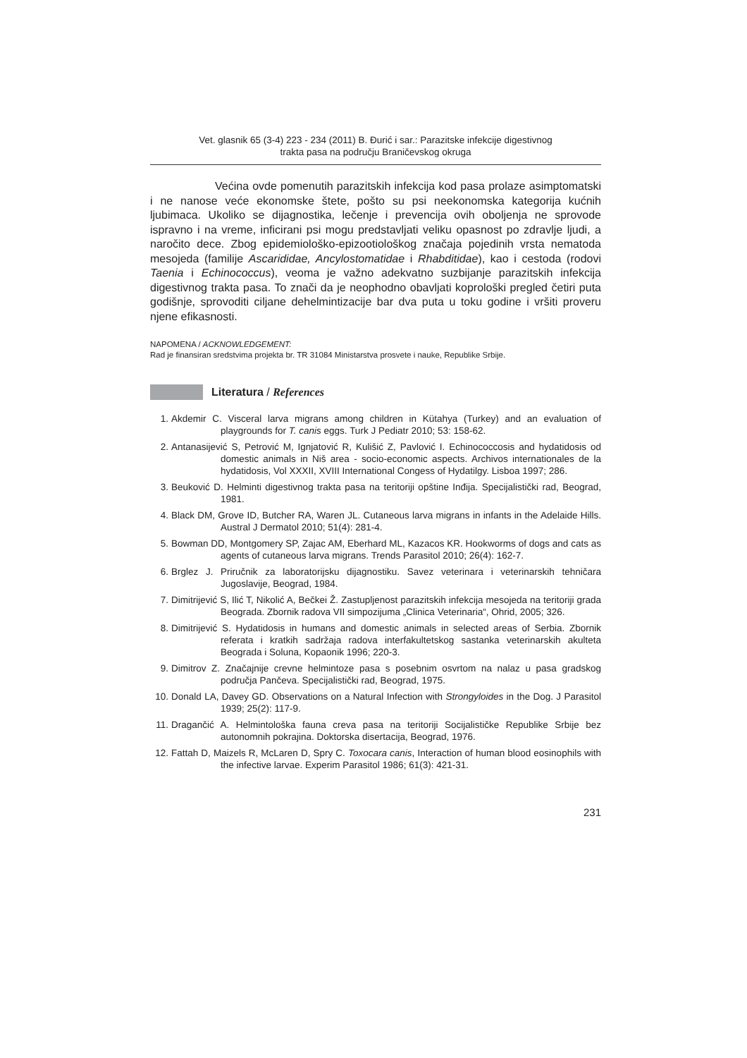Vet. glasnik 65 (3-4) 223 - 234 (2011) B. Đurić i sar.: Parazitske infekcije digestivnog
trakta pasa na području Braničevskog okruga
Većina ovde pomenutih parazitskih infekcija kod pasa prolaze asimptomatski i ne nanose veće ekonomske štete, pošto su psi neekonomska kategorija kućnih ljubimaca. Ukoliko se dijagnostika, lečenje i prevencija ovih oboljenja ne sprovode ispravno i na vreme, inficirani psi mogu predstavljati veliku opasnost po zdravlje ljudi, a naročito dece. Zbog epidemiološko-epizootiološkog značaja pojedinih vrsta nematoda mesojeda (familije Ascarididae, Ancylostomatidae i Rhabditidae), kao i cestoda (rodovi Taenia i Echinococcus), veoma je važno adekvatno suzbijanje parazitskih infekcija digestivnog trakta pasa. To znači da je neophodno obavljati koprološki pregled četiri puta godišnje, sprovoditi ciljane dehelmintizacije bar dva puta u toku godine i vršiti proveru njene efikasnosti.
NAPOMENA / ACKNOWLEDGEMENT:
Rad je finansiran sredstvima projekta br. TR 31084 Ministarstva prosvete i nauke, Republike Srbije.
Literatura / References
1. Akdemir C. Visceral larva migrans among children in Kütahya (Turkey) and an evaluation of playgrounds for T. canis eggs. Turk J Pediatr 2010; 53: 158-62.
2. Antanasijević S, Petrović M, Ignjatović R, Kulišić Z, Pavlović I. Echinococcosis and hydatidosis od domestic animals in Niš area - socio-economic aspects. Archivos internationales de la hydatidosis, Vol XXXII, XVIII International Congess of Hydatilgy. Lisboa 1997; 286.
3. Beuković D. Helminti digestivnog trakta pasa na teritoriji opštine Inđija. Specijalistički rad, Beograd, 1981.
4. Black DM, Grove ID, Butcher RA, Waren JL. Cutaneous larva migrans in infants in the Adelaide Hills. Austral J Dermatol 2010; 51(4): 281-4.
5. Bowman DD, Montgomery SP, Zajac AM, Eberhard ML, Kazacos KR. Hookworms of dogs and cats as agents of cutaneous larva migrans. Trends Parasitol 2010; 26(4): 162-7.
6. Brglez J. Priručnik za laboratorijsku dijagnostiku. Savez veterinara i veterinarskih tehničara Jugoslavije, Beograd, 1984.
7. Dimitrijević S, Ilić T, Nikolić A, Bečkei Ž. Zastupljenost parazitskih infekcija mesojeda na teritoriji grada Beograda. Zbornik radova VII simpozijuma „Clinica Veterinaria“, Ohrid, 2005; 326.
8. Dimitrijević S. Hydatidosis in humans and domestic animals in selected areas of Serbia. Zbornik referata i kratkih sadržaja radova interfakultetskog sastanka veterinarskih akulteta Beograda i Soluna, Kopaonik 1996; 220-3.
9. Dimitrov Z. Značajnije crevne helmintoze pasa s posebnim osvrtom na nalaz u pasa gradskog područja Pančeva. Specijalistički rad, Beograd, 1975.
10. Donald LA, Davey GD. Observations on a Natural Infection with Strongyloides in the Dog. J Parasitol 1939; 25(2): 117-9.
11. Dragančić A. Helmintološka fauna creva pasa na teritoriji Socijalističke Republike Srbije bez autonomnih pokrajina. Doktorska disertacija, Beograd, 1976.
12. Fattah D, Maizels R, McLaren D, Spry C. Toxocara canis, Interaction of human blood eosinophils with the infective larvae. Experim Parasitol 1986; 61(3): 421-31.
231